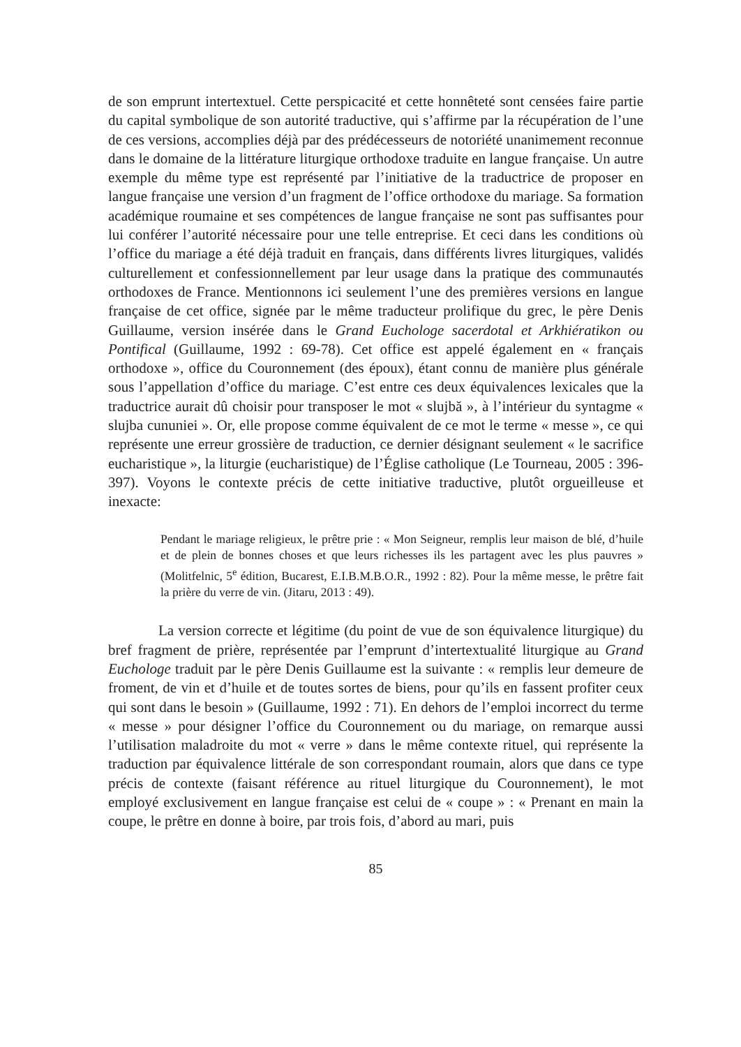de son emprunt intertextuel. Cette perspicacité et cette honnêteté sont censées faire partie du capital symbolique de son autorité traductive, qui s’affirme par la récupération de l’une de ces versions, accomplies déjà par des prédécesseurs de notoriété unanimement reconnue dans le domaine de la littérature liturgique orthodoxe traduite en langue française. Un autre exemple du même type est représenté par l’initiative de la traductrice de proposer en langue française une version d’un fragment de l’office orthodoxe du mariage. Sa formation académique roumaine et ses compétences de langue française ne sont pas suffisantes pour lui conférer l’autorité nécessaire pour une telle entreprise. Et ceci dans les conditions où l’office du mariage a été déjà traduit en français, dans différents livres liturgiques, validés culturellement et confessionnellement par leur usage dans la pratique des communautés orthodoxes de France. Mentionnons ici seulement l’une des premières versions en langue française de cet office, signée par le même traducteur prolifique du grec, le père Denis Guillaume, version insérée dans le Grand Euchologe sacerdotal et Arkhiératikon ou Pontifical (Guillaume, 1992 : 69-78). Cet office est appelé également en « français orthodoxe », office du Couronnement (des époux), étant connu de manière plus générale sous l’appellation d’office du mariage. C’est entre ces deux équivalences lexicales que la traductrice aurait dû choisir pour transposer le mot « slujbă », à l’intérieur du syntagme « slujba cununiei ». Or, elle propose comme équivalent de ce mot le terme « messe », ce qui représente une erreur grossière de traduction, ce dernier désignant seulement « le sacrifice eucharistique », la liturgie (eucharistique) de l’Église catholique (Le Tourneau, 2005 : 396-397). Voyons le contexte précis de cette initiative traductive, plutôt orgueilleuse et inexacte:
Pendant le mariage religieux, le prêtre prie : « Mon Seigneur, remplis leur maison de blé, d’huile et de plein de bonnes choses et que leurs richesses ils les partagent avec les plus pauvres » (Molitfelnic, 5<sup>e</sup> édition, Bucarest, E.I.B.M.B.O.R., 1992 : 82). Pour la même messe, le prêtre fait la prière du verre de vin. (Jitaru, 2013 : 49).
La version correcte et légitime (du point de vue de son équivalence liturgique) du bref fragment de prière, représentée par l’emprunt d’intertextualité liturgique au Grand Euchologe traduit par le père Denis Guillaume est la suivante : « remplis leur demeure de froment, de vin et d’huile et de toutes sortes de biens, pour qu’ils en fassent profiter ceux qui sont dans le besoin » (Guillaume, 1992 : 71). En dehors de l’emploi incorrect du terme « messe » pour désigner l’office du Couronnement ou du mariage, on remarque aussi l’utilisation maladroite du mot « verre » dans le même contexte rituel, qui représente la traduction par équivalence littérale de son correspondant roumain, alors que dans ce type précis de contexte (faisant référence au rituel liturgique du Couronnement), le mot employé exclusivement en langue française est celui de « coupe » : « Prenant en main la coupe, le prêtre en donne à boire, par trois fois, d’abord au mari, puis
85